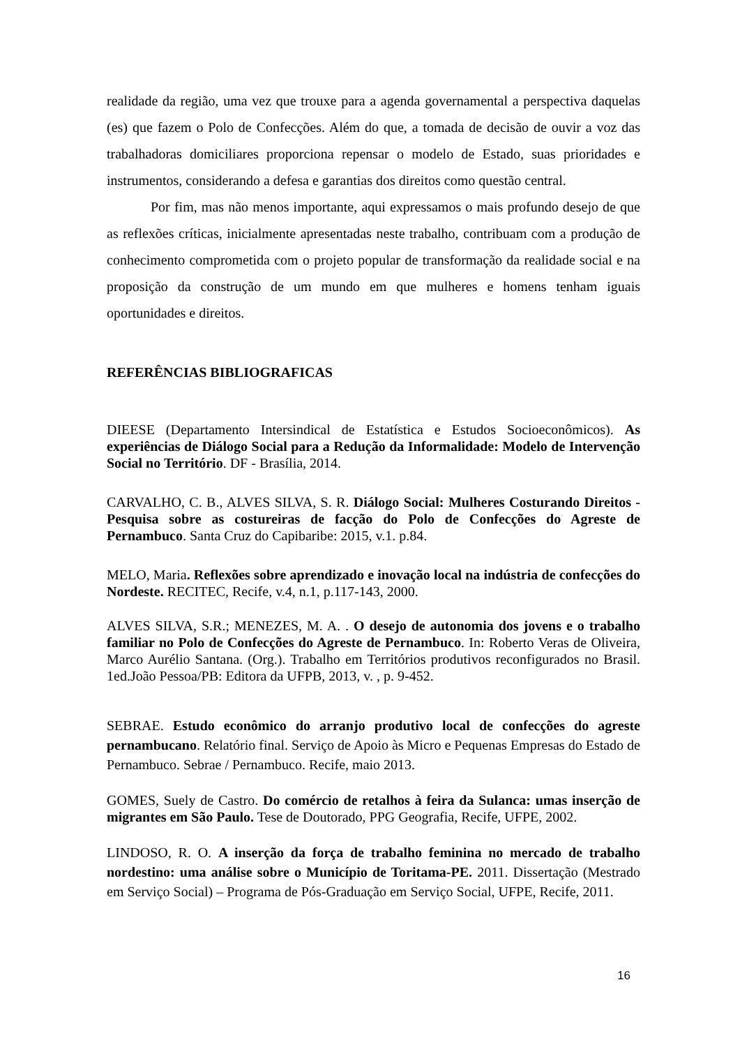realidade da região, uma vez que trouxe para a agenda governamental a perspectiva daquelas (es) que fazem o Polo de Confecções. Além do que, a tomada de decisão de ouvir a voz das trabalhadoras domiciliares proporciona repensar o modelo de Estado, suas prioridades e instrumentos, considerando a defesa e garantias dos direitos como questão central.
Por fim, mas não menos importante, aqui expressamos o mais profundo desejo de que as reflexões críticas, inicialmente apresentadas neste trabalho, contribuam com a produção de conhecimento comprometida com o projeto popular de transformação da realidade social e na proposição da construção de um mundo em que mulheres e homens tenham iguais oportunidades e direitos.
REFERÊNCIAS BIBLIOGRAFICAS
DIEESE (Departamento Intersindical de Estatística e Estudos Socioeconômicos). As experiências de Diálogo Social para a Redução da Informalidade: Modelo de Intervenção Social no Território. DF - Brasília, 2014.
CARVALHO, C. B., ALVES SILVA, S. R. Diálogo Social: Mulheres Costurando Direitos - Pesquisa sobre as costureiras de facção do Polo de Confecções do Agreste de Pernambuco. Santa Cruz do Capibaribe: 2015, v.1. p.84.
MELO, Maria. Reflexões sobre aprendizado e inovação local na indústria de confecções do Nordeste. RECITEC, Recife, v.4, n.1, p.117-143, 2000.
ALVES SILVA, S.R.; MENEZES, M. A. . O desejo de autonomia dos jovens e o trabalho familiar no Polo de Confecções do Agreste de Pernambuco. In: Roberto Veras de Oliveira, Marco Aurélio Santana. (Org.). Trabalho em Territórios produtivos reconfigurados no Brasil. 1ed.João Pessoa/PB: Editora da UFPB, 2013, v. , p. 9-452.
SEBRAE. Estudo econômico do arranjo produtivo local de confecções do agreste pernambucano. Relatório final. Serviço de Apoio às Micro e Pequenas Empresas do Estado de Pernambuco. Sebrae / Pernambuco. Recife, maio 2013.
GOMES, Suely de Castro. Do comércio de retalhos à feira da Sulanca: umas inserção de migrantes em São Paulo. Tese de Doutorado, PPG Geografia, Recife, UFPE, 2002.
LINDOSO, R. O. A inserção da força de trabalho feminina no mercado de trabalho nordestino: uma análise sobre o Município de Toritama-PE. 2011. Dissertação (Mestrado em Serviço Social) – Programa de Pós-Graduação em Serviço Social, UFPE, Recife, 2011.
16